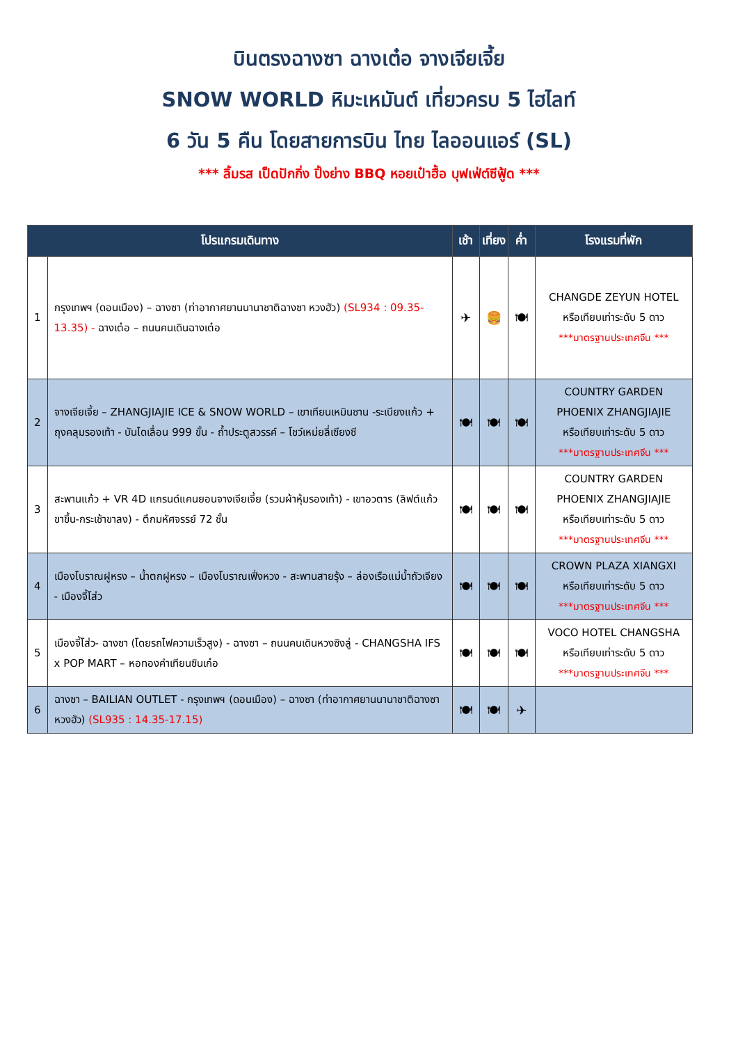บินตรงฉางซา ฉางเต๋อ จางเจียเจี้ย
SNOW WORLD หิมะเหมันต์ เที่ยวครบ 5 ไฮไลท์
6 วัน 5 คืน โดยสายการบิน ไทย ไลออนแอร์ (SL)
*** ลิ้มรส เป็ดปักกิ่ง ปิ้งย่าง BBQ หอยเป๋าฮื้อ บุฟเฟ่ต์ซีฟู้ด ***
| โปรแกรมเดินทาง | | เช้า | เที่ยง | ค่ำ | โรงแรมที่พัก |
| --- | --- | --- | --- | --- | --- |
| 1 | กรุงเทพฯ (ดอนเมือง) – ฉางซา (ท่าอากาศยานนานาชาติฉางซา หวงฮัว) (SL934 : 09.35-13.35) - ฉางเต๋อ – ถนนคนเดินฉางเต๋อ | ✈ | 🍔 | 🍽 | CHANGDE ZEYUN HOTEL หรือเทียบเท่าระดับ 5 ดาว ***มาตรฐานประเทศจีน *** |
| 2 | จางเจียเจี้ย – ZHANGJIAJIE ICE & SNOW WORLD – เขาเทียนเหมินซาน -ระเบียงแก้ว + ถุงคลุมรองเท้า - บันไดเลื่อน 999 ขั้น - ถ้ำประตูสวรรค์ – โชว์เหม่ยลี่เซียงซี | 🍽 | 🍽 | 🍽 | COUNTRY GARDEN PHOENIX ZHANGJIAJIE หรือเทียบเท่าระดับ 5 ดาว ***มาตรฐานประเทศจีน *** |
| 3 | สะพานแก้ว + VR 4D แกรนด์แคนยอนจางเจียเจี้ย (รวมผ้าหุ้มรองเท้า) - เขาอวตาร (ลิฟต์แก้วขาขึ้น-กระเช้าขาลง) - ตึกมหัศจรรย์ 72 ชั้น | 🍽 | 🍽 | 🍽 | COUNTRY GARDEN PHOENIX ZHANGJIAJIE หรือเทียบเท่าระดับ 5 ดาว ***มาตรฐานประเทศจีน *** |
| 4 | เมืองโบราณฝูหรง – น้ำตกฝูหรง – เมืองโบราณเฟิ่งหวง - สะพานสายรุ้ง – ล่องเรือแม่น้ำถัวเจียง - เมืองจี้โส่ว | 🍽 | 🍽 | 🍽 | CROWN PLAZA XIANGXI หรือเทียบเท่าระดับ 5 ดาว ***มาตรฐานประเทศจีน *** |
| 5 | เมืองจี้โส่ว- ฉางซา (โดยรถไฟความเร็วสูง) - ฉางซา – ถนนคนเดินหวงซิงลู่ - CHANGSHA IFS x POP MART – หอทองคำเทียนซินเก๋อ | 🍽 | 🍽 | 🍽 | VOCO HOTEL CHANGSHA หรือเทียบเท่าระดับ 5 ดาว ***มาตรฐานประเทศจีน *** |
| 6 | ฉางซา – BAILIAN OUTLET - กรุงเทพฯ (ดอนเมือง) – ฉางซา (ท่าอากาศยานนานาชาติฉางซา หวงฮัว) (SL935 : 14.35-17.15) | 🍽 | 🍽 | ✈ | |